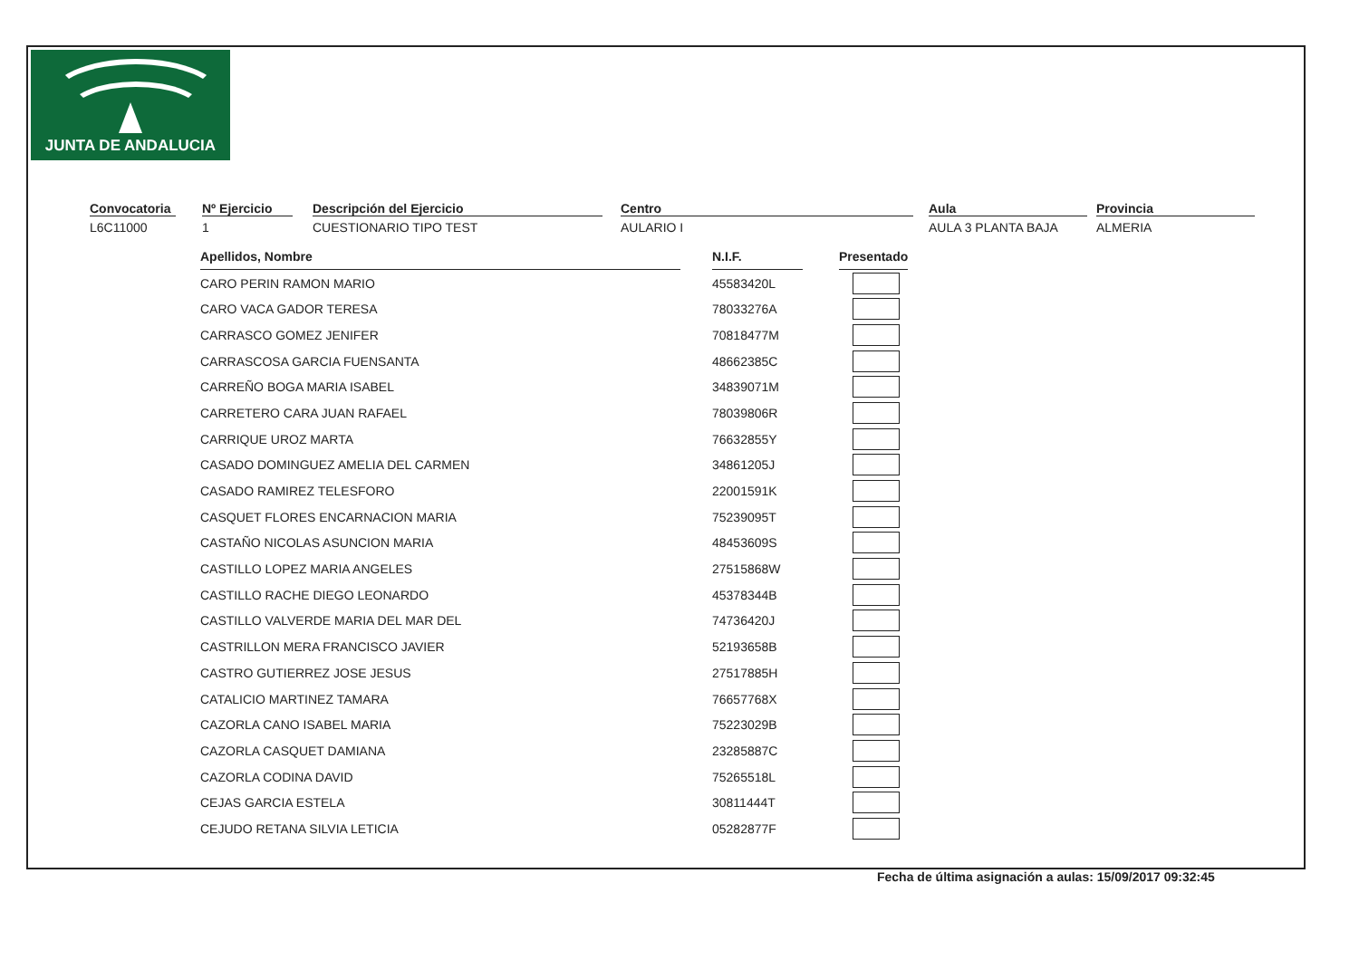JUNTA DE ANDALUCIA
Convocatoria
L6C11000
Nº Ejercicio
1
Descripción del Ejercicio
CUESTIONARIO TIPO TEST
Centro
AULARIO I
Aula
AULA 3 PLANTA BAJA
Provincia
ALMERIA
| Apellidos, Nombre | | N.I.F. | | Presentado |
| CARO PERIN RAMON MARIO | | 45583420L | | |
| CARO VACA GADOR TERESA | | 78033276A | | |
| CARRASCO GOMEZ JENIFER | | 70818477M | | |
| CARRASCOSA GARCIA FUENSANTA | | 48662385C | | |
| CARREÑO BOGA MARIA ISABEL | | 34839071M | | |
| CARRETERO CARA JUAN RAFAEL | | 78039806R | | |
| CARRIQUE UROZ MARTA | | 76632855Y | | |
| CASADO DOMINGUEZ AMELIA DEL CARMEN | | 34861205J | | |
| CASADO RAMIREZ TELESFORO | | 22001591K | | |
| CASQUET FLORES ENCARNACION MARIA | | 75239095T | | |
| CASTAÑO NICOLAS ASUNCION MARIA | | 48453609S | | |
| CASTILLO LOPEZ MARIA ANGELES | | 27515868W | | |
| CASTILLO RACHE DIEGO LEONARDO | | 45378344B | | |
| CASTILLO VALVERDE MARIA DEL MAR DEL | | 74736420J | | |
| CASTRILLON MERA FRANCISCO JAVIER | | 52193658B | | |
| CASTRO GUTIERREZ JOSE JESUS | | 27517885H | | |
| CATALICIO MARTINEZ TAMARA | | 76657768X | | |
| CAZORLA CANO ISABEL MARIA | | 75223029B | | |
| CAZORLA CASQUET DAMIANA | | 23285887C | | |
| CAZORLA CODINA DAVID | | 75265518L | | |
| CEJAS GARCIA ESTELA | | 30811444T | | |
| CEJUDO RETANA SILVIA LETICIA | | 05282877F | | |
Fecha de última asignación a aulas: 15/09/2017 09:32:45